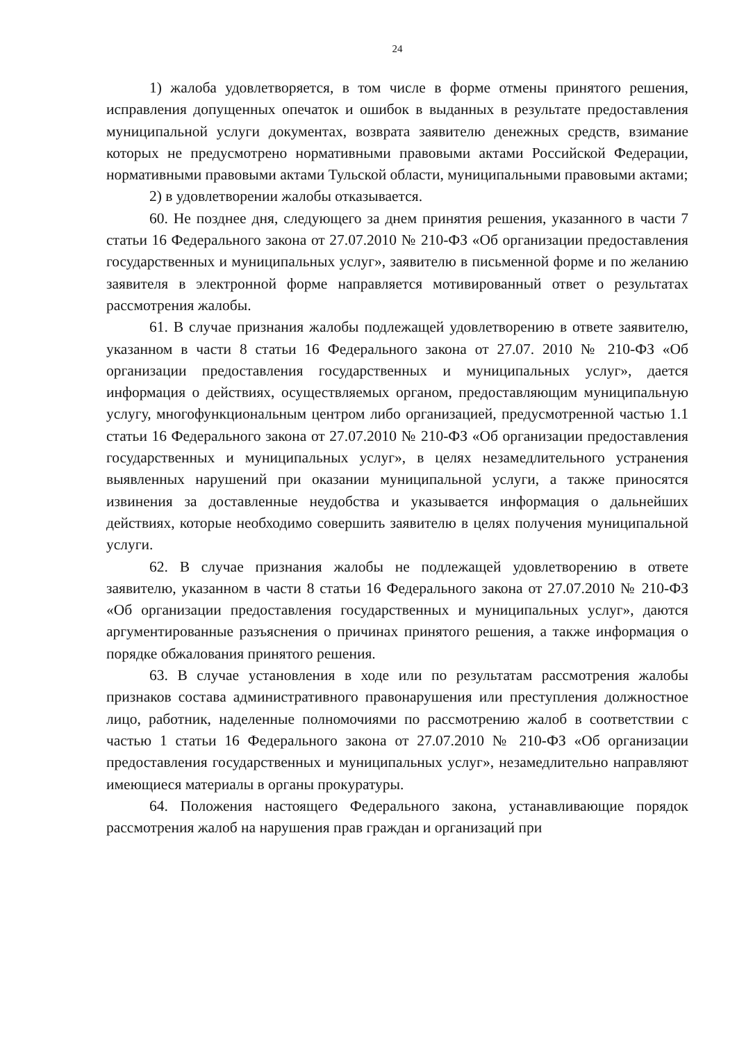24
1) жалоба удовлетворяется, в том числе в форме отмены принятого решения, исправления допущенных опечаток и ошибок в выданных в результате предоставления муниципальной услуги документах, возврата заявителю денежных средств, взимание которых не предусмотрено нормативными правовыми актами Российской Федерации, нормативными правовыми актами Тульской области, муниципальными правовыми актами;
2) в удовлетворении жалобы отказывается.
60. Не позднее дня, следующего за днем принятия решения, указанного в части 7 статьи 16 Федерального закона от 27.07.2010 № 210-ФЗ «Об организации предоставления государственных и муниципальных услуг», заявителю в письменной форме и по желанию заявителя в электронной форме направляется мотивированный ответ о результатах рассмотрения жалобы.
61. В случае признания жалобы подлежащей удовлетворению в ответе заявителю, указанном в части 8 статьи 16 Федерального закона от 27.07. 2010 № 210-ФЗ «Об организации предоставления государственных и муниципальных услуг», дается информация о действиях, осуществляемых органом, предоставляющим муниципальную услугу, многофункциональным центром либо организацией, предусмотренной частью 1.1 статьи 16 Федерального закона от 27.07.2010 № 210-ФЗ «Об организации предоставления государственных и муниципальных услуг», в целях незамедлительного устранения выявленных нарушений при оказании муниципальной услуги, а также приносятся извинения за доставленные неудобства и указывается информация о дальнейших действиях, которые необходимо совершить заявителю в целях получения муниципальной услуги.
62. В случае признания жалобы не подлежащей удовлетворению в ответе заявителю, указанном в части 8 статьи 16 Федерального закона от 27.07.2010 № 210-ФЗ «Об организации предоставления государственных и муниципальных услуг», даются аргументированные разъяснения о причинах принятого решения, а также информация о порядке обжалования принятого решения.
63. В случае установления в ходе или по результатам рассмотрения жалобы признаков состава административного правонарушения или преступления должностное лицо, работник, наделенные полномочиями по рассмотрению жалоб в соответствии с частью 1 статьи 16 Федерального закона от 27.07.2010 № 210-ФЗ «Об организации предоставления государственных и муниципальных услуг», незамедлительно направляют имеющиеся материалы в органы прокуратуры.
64. Положения настоящего Федерального закона, устанавливающие порядок рассмотрения жалоб на нарушения прав граждан и организаций при